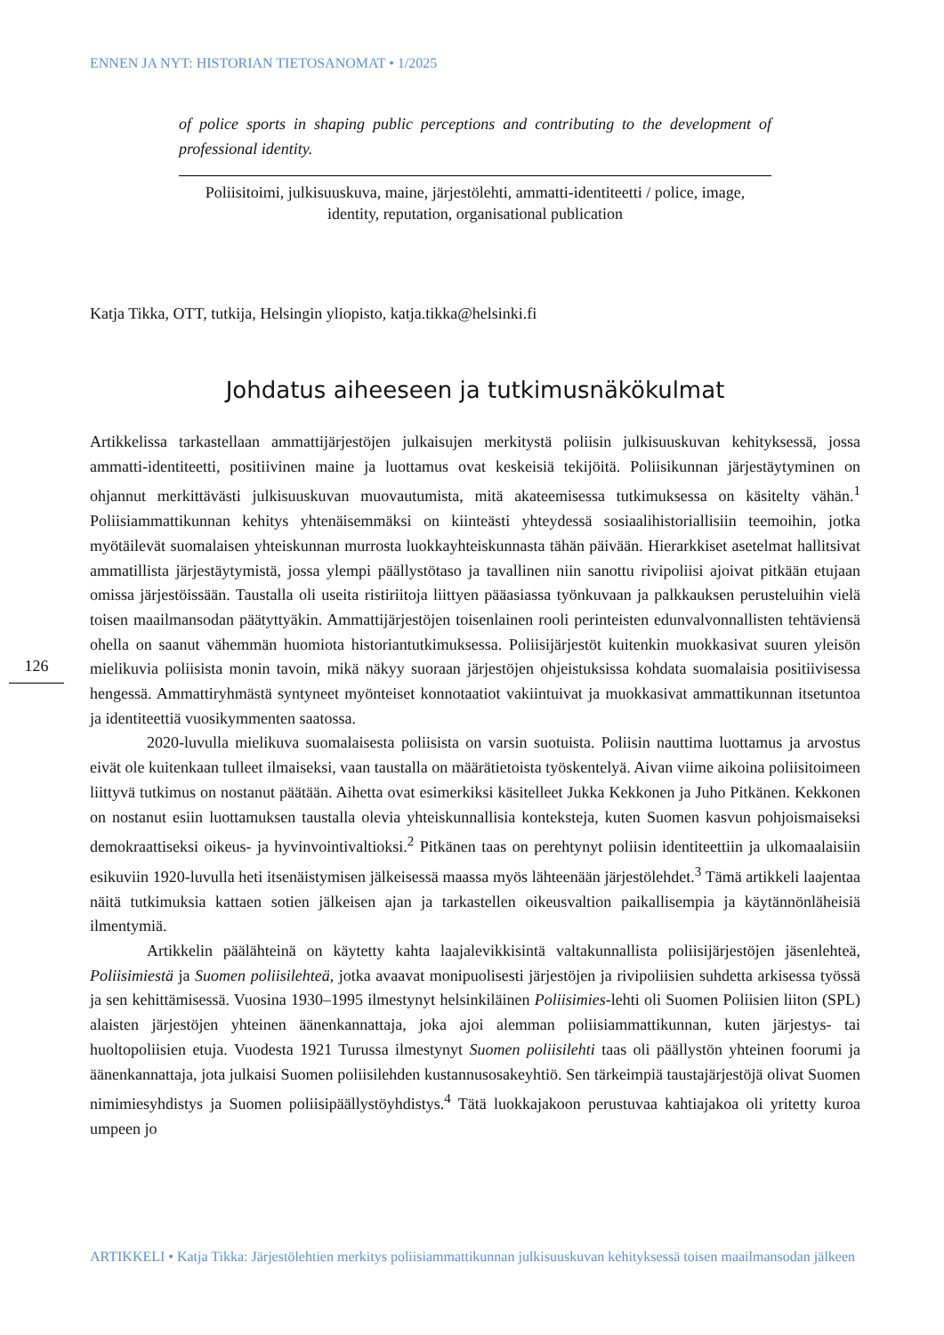ENNEN JA NYT: HISTORIAN TIETOSANOMAT • 1/2025
126
of police sports in shaping public perceptions and contributing to the development of professional identity.
Poliisitoimi, julkisuuskuva, maine, järjestölehti, ammatti-identiteetti / police, image, identity, reputation, organisational publication
Katja Tikka, OTT, tutkija, Helsingin yliopisto, katja.tikka@helsinki.fi
Johdatus aiheeseen ja tutkimusnäkökulmat
Artikkelissa tarkastellaan ammattijärjestöjen julkaisujen merkitystä poliisin julkisuuskuvan kehityksessä, jossa ammatti-identiteetti, positiivinen maine ja luottamus ovat keskeisiä tekijöitä. Poliisikunnan järjestäytyminen on ohjannut merkittävästi julkisuuskuvan muovautumista, mitä akateemisessa tutkimuksessa on käsitelty vähän.<sup>1</sup> Poliisiammattikunnan kehitys yhtenäisemmäksi on kiinteästi yhteydessä sosiaalihistoriallisiin teemoihin, jotka myötäilevät suomalaisen yhteiskunnan murrosta luokkayhteiskunnasta tähän päivään. Hierarkkiset asetelmat hallitsivat ammatillista järjestäytymistä, jossa ylempi päällystötaso ja tavallinen niin sanottu rivipoliisi ajoivat pitkään etujaan omissa järjestöissään. Taustalla oli useita ristiriitoja liittyen pääasiassa työnkuvaan ja palkkauksen perusteluihin vielä toisen maailmansodan päätyttyäkin. Ammattijärjestöjen toisenlainen rooli perinteisten edunvalvonnallisten tehtäviensä ohella on saanut vähemmän huomiota historiantutkimuksessa. Poliisijärjestöt kuitenkin muokkasivat suuren yleisön mielikuvia poliisista monin tavoin, mikä näkyy suoraan järjestöjen ohjeistuksissa kohdata suomalaisia positiivisessa hengessä. Ammattiryhmästä syntyneet myönteiset konnotaatiot vakiintuivat ja muokkasivat ammattikunnan itsetuntoa ja identiteettiä vuosikymmenten saatossa.
2020-luvulla mielikuva suomalaisesta poliisista on varsin suotuista. Poliisin nauttima luottamus ja arvostus eivät ole kuitenkaan tulleet ilmaiseksi, vaan taustalla on määrätietoista työskentelyä. Aivan viime aikoina poliisitoimeen liittyvä tutkimus on nostanut päätään. Aihetta ovat esimerkiksi käsitelleet Jukka Kekkonen ja Juho Pitkänen. Kekkonen on nostanut esiin luottamuksen taustalla olevia yhteiskunnallisia konteksteja, kuten Suomen kasvun pohjoismaiseksi demokraattiseksi oikeus- ja hyvinvointivaltioksi.<sup>2</sup> Pitkänen taas on perehtynyt poliisin identiteettiin ja ulkomaalaisiin esikuviin 1920-luvulla heti itsenäistymisen jälkeisessä maassa myös lähteenään järjestölehdet.<sup>3</sup> Tämä artikkeli laajentaa näitä tutkimuksia kattaen sotien jälkeisen ajan ja tarkastellen oikeusvaltion paikallisempia ja käytännönläheisiä ilmentymiä.
Artikkelin päälähteinä on käytetty kahta laajalevikkisintä valtakunnallista poliisijärjestöjen jäsenlehteä, Poliisimiestä ja Suomen poliisilehteä, jotka avaavat monipuolisesti järjestöjen ja rivipoliisien suhdetta arkisessa työssä ja sen kehittämisessä. Vuosina 1930–1995 ilmestynyt helsinkiläinen Poliisimies-lehti oli Suomen Poliisien liiton (SPL) alaisten järjestöjen yhteinen äänenkannattaja, joka ajoi alemman poliisiammattikunnan, kuten järjestys- tai huoltopoliisien etuja. Vuodesta 1921 Turussa ilmestynyt Suomen poliisilehti taas oli päällystön yhteinen foorumi ja äänenkannattaja, jota julkaisi Suomen poliisilehden kustannusosakeyhtiö. Sen tärkeimpiä taustajärjestöjä olivat Suomen nimimiesyhdistys ja Suomen poliisipäällystöyhdistys.<sup>4</sup> Tätä luokkajakoon perustuvaa kahtiajakoa oli yritetty kuroa umpeen jo
ARTIKKELI • Katja Tikka: Järjestölehtien merkitys poliisiammattikunnan julkisuuskuvan kehityksessä toisen maailmansodan jälkeen